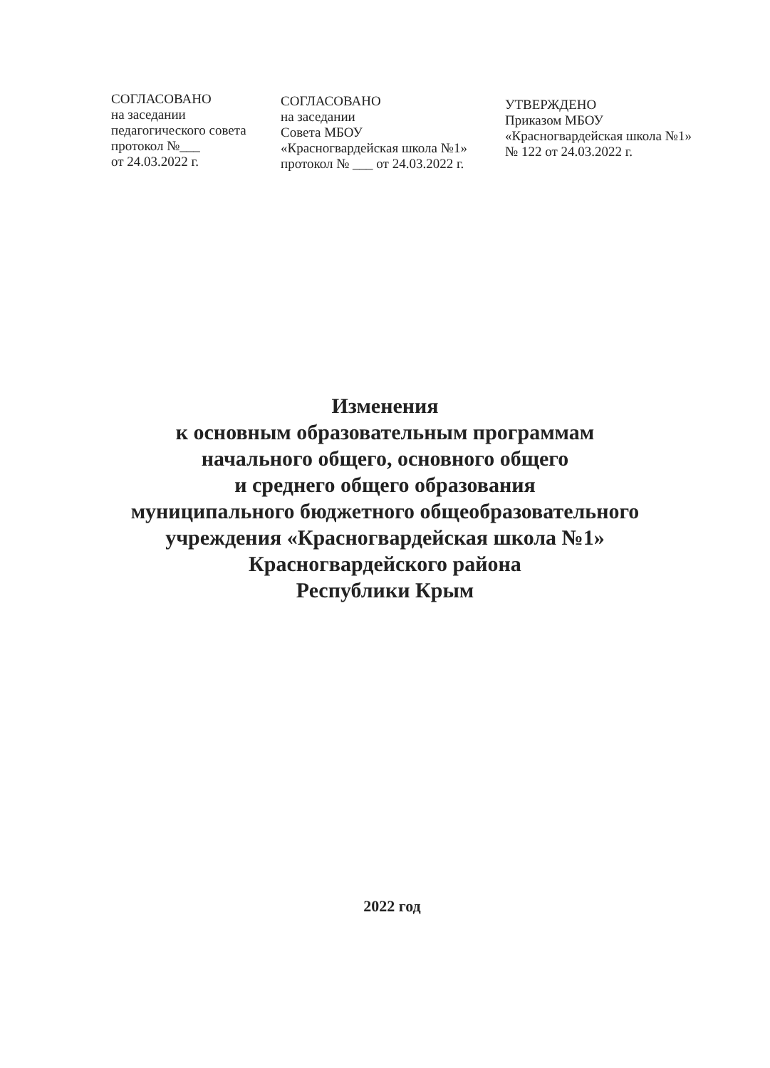СОГЛАСОВАНО
на заседании
педагогического совета
протокол №___
от 24.03.2022 г.
СОГЛАСОВАНО
на заседании
Совета МБОУ
«Красногвардейская школа №1»
протокол № ___ от 24.03.2022 г.
УТВЕРЖДЕНО
Приказом МБОУ
«Красногвардейская школа №1»
№ 122 от 24.03.2022 г.
Изменения
к основным образовательным программам
начального общего, основного общего
и среднего общего образования
муниципального бюджетного общеобразовательного
учреждения «Красногвардейская школа №1»
Красногвардейского района
Республики Крым
2022 год